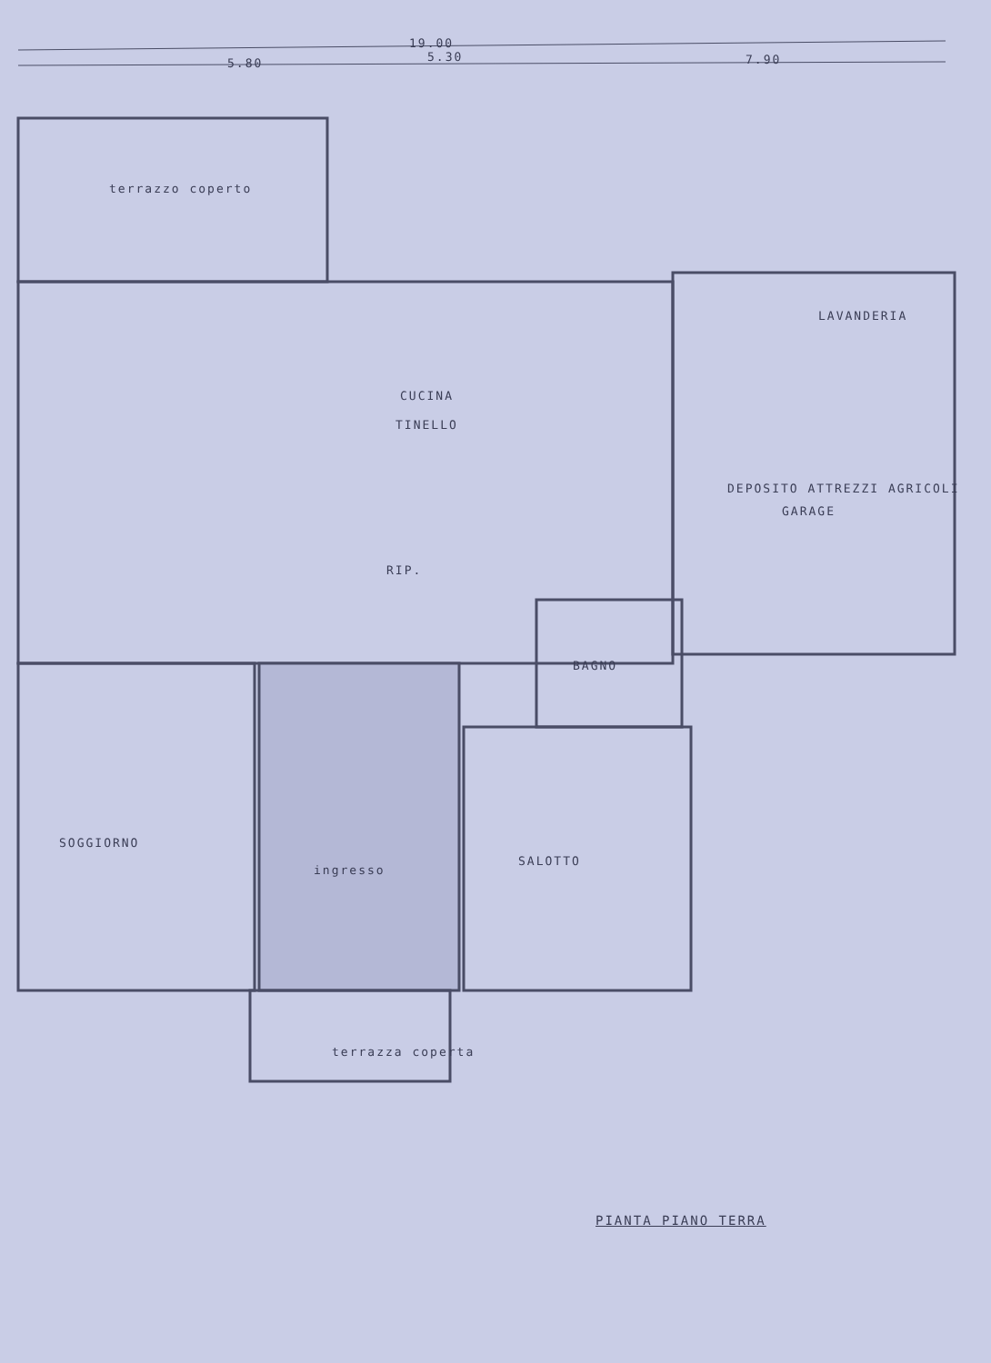19.00
5.80 5.30 7.90
terrazzo coperto
CUCINA
TINELLO
LAVANDERIA
DEPOSITO ATTREZZI AGRICOLI
GARAGE
RIP.
BAGNO
SOGGIORNO
ingresso
SALOTTO
terrazza coperta
PIANTA PIANO TERRA